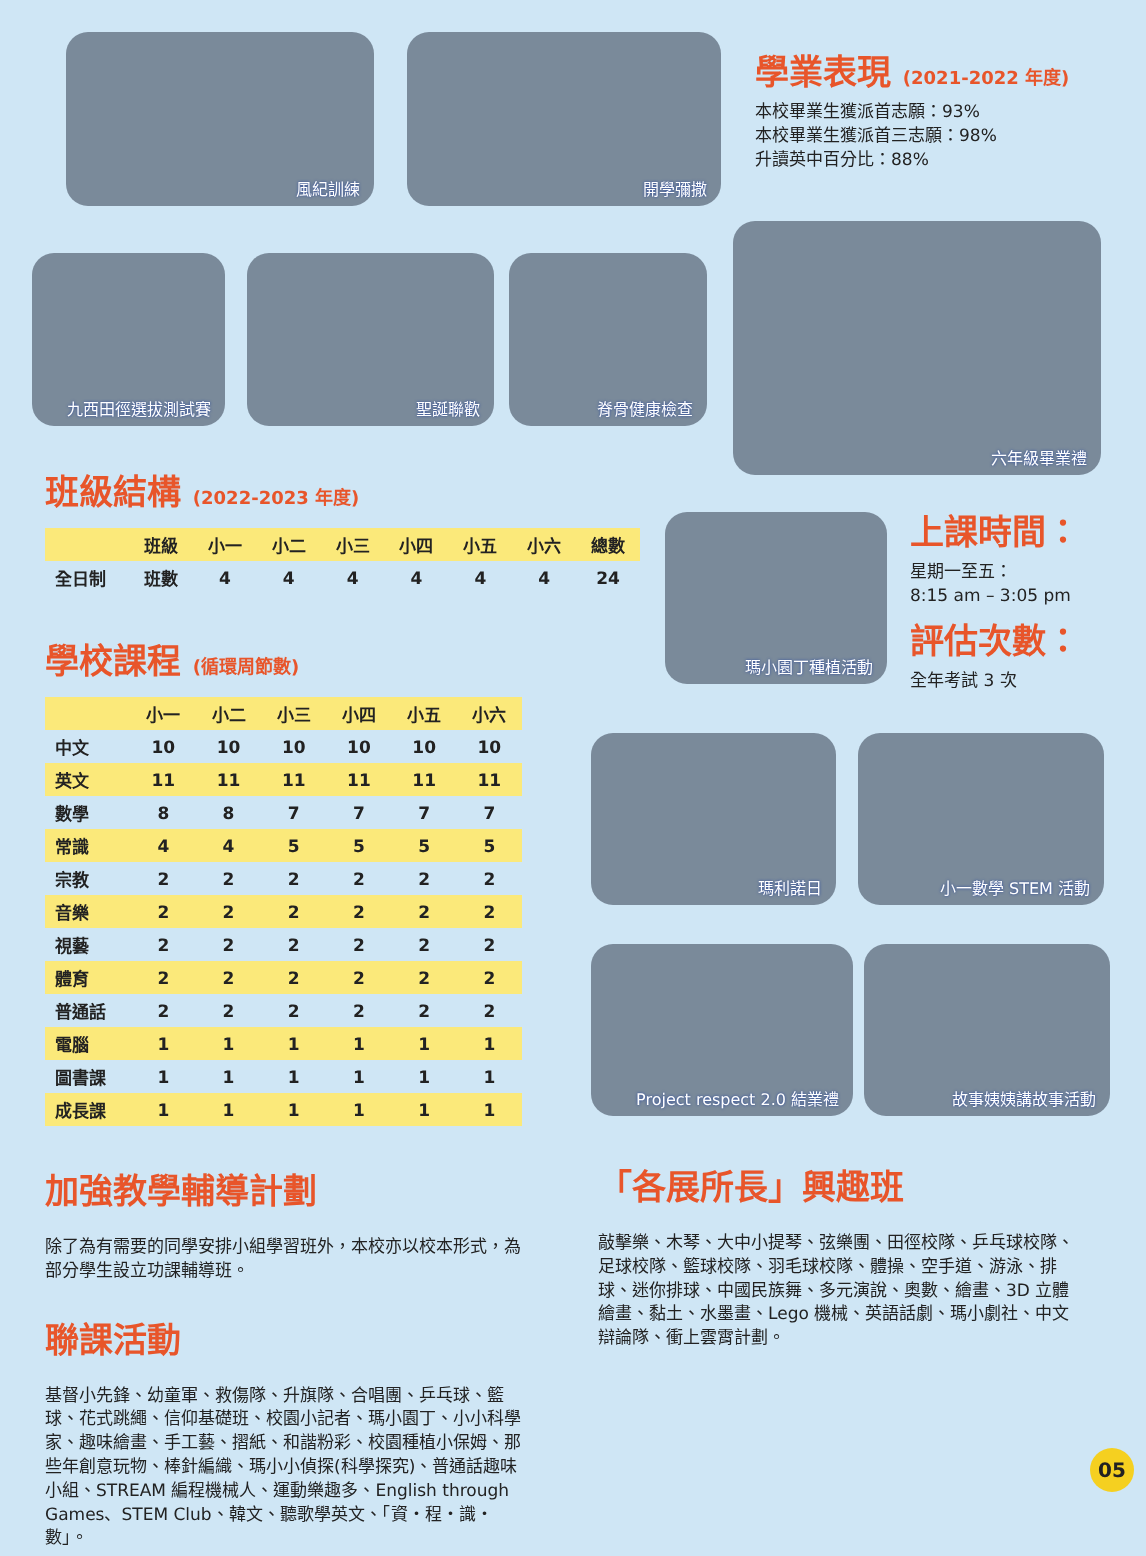風紀訓練 開學彌撒
學業表現 (2021-2022 年度)
本校畢業生獲派首志願：93%
本校畢業生獲派首三志願：98%
升讀英中百分比：88%
九西田徑選拔測試賽 聖誕聯歡 脊骨健康檢查
六年級畢業禮
班級結構 (2022-2023 年度)
| | 班級 | 小一 | 小二 | 小三 | 小四 | 小五 | 小六 | 總數 |
| --- | --- | --- | --- | --- | --- | --- | --- | --- |
| 全日制 | 班數 | 4 | 4 | 4 | 4 | 4 | 4 | 24 |
學校課程 (循環周節數)
| | 小一 | 小二 | 小三 | 小四 | 小五 | 小六 |
| --- | --- | --- | --- | --- | --- | --- |
| 中文 | 10 | 10 | 10 | 10 | 10 | 10 |
| 英文 | 11 | 11 | 11 | 11 | 11 | 11 |
| 數學 | 8 | 8 | 7 | 7 | 7 | 7 |
| 常識 | 4 | 4 | 5 | 5 | 5 | 5 |
| 宗教 | 2 | 2 | 2 | 2 | 2 | 2 |
| 音樂 | 2 | 2 | 2 | 2 | 2 | 2 |
| 視藝 | 2 | 2 | 2 | 2 | 2 | 2 |
| 體育 | 2 | 2 | 2 | 2 | 2 | 2 |
| 普通話 | 2 | 2 | 2 | 2 | 2 | 2 |
| 電腦 | 1 | 1 | 1 | 1 | 1 | 1 |
| 圖書課 | 1 | 1 | 1 | 1 | 1 | 1 |
| 成長課 | 1 | 1 | 1 | 1 | 1 | 1 |
加強教學輔導計劃
除了為有需要的同學安排小組學習班外，本校亦以校本形式，為部分學生設立功課輔導班。
聯課活動
基督小先鋒、幼童軍、救傷隊、升旗隊、合唱團、乒乓球、籃球、花式跳繩、信仰基礎班、校園小記者、瑪小園丁、小小科學家、趣味繪畫、手工藝、摺紙、和諧粉彩、校園種植小保姆、那些年創意玩物、棒針編織、瑪小小偵探(科學探究)、普通話趣味小組、STREAM 編程機械人、運動樂趣多、English through Games、STEM Club、韓文、聽歌學英文、「資・程・識・數」。
瑪小園丁種植活動
上課時間：
星期一至五：
8:15 am – 3:05 pm
評估次數：
全年考試 3 次
瑪利諾日 小一數學 STEM 活動
Project respect 2.0 結業禮 故事姨姨講故事活動
「各展所長」興趣班
敲擊樂、木琴、大中小提琴、弦樂團、田徑校隊、乒乓球校隊、足球校隊、籃球校隊、羽毛球校隊、體操、空手道、游泳、排球、迷你排球、中國民族舞、多元演說、奧數、繪畫、3D 立體繪畫、黏土、水墨畫、Lego 機械、英語話劇、瑪小劇社、中文辯論隊、衝上雲霄計劃。
05